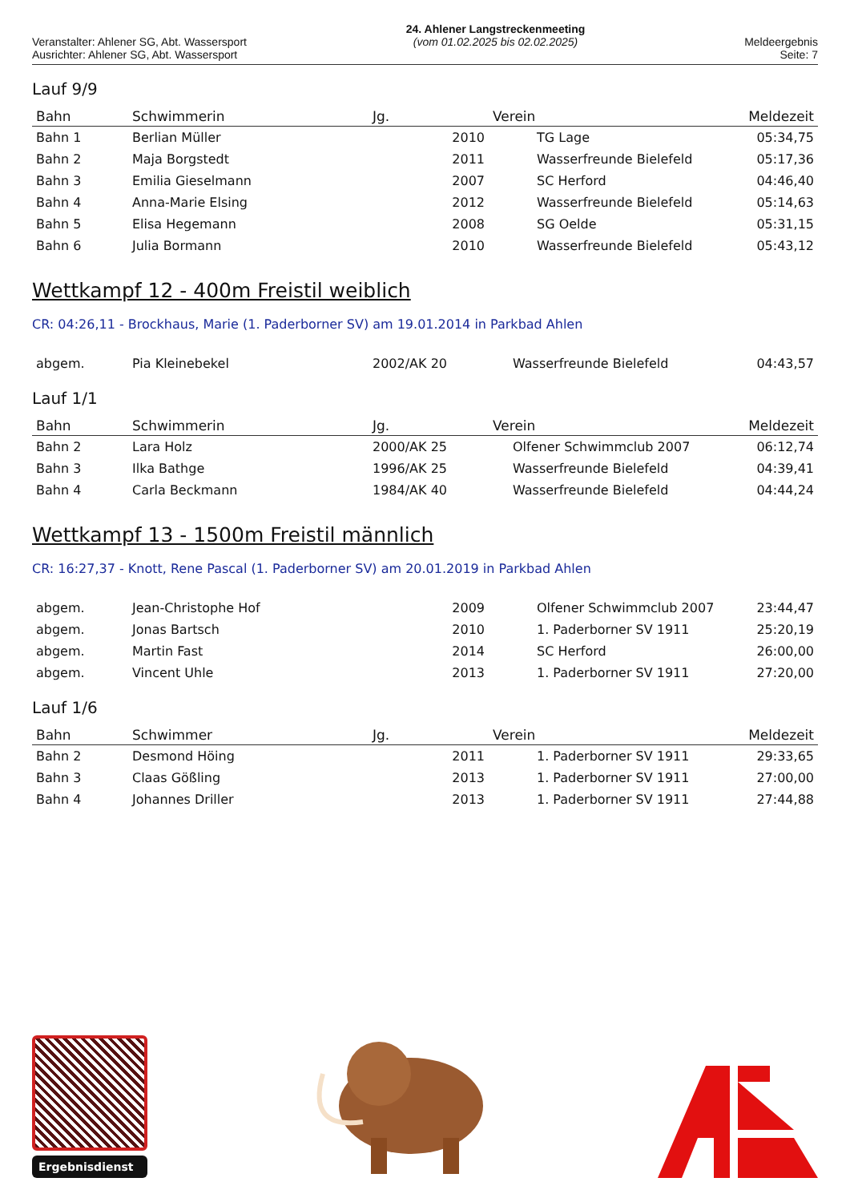Veranstalter: Ahlener SG, Abt. Wassersport
Ausrichter: Ahlener SG, Abt. Wassersport
24. Ahlener Langstreckenmeeting
(vom 01.02.2025 bis 02.02.2025)
Meldeergebnis
Seite: 7
Lauf 9/9
| Bahn | Schwimmerin | Jg. | Verein | Meldezeit |
| --- | --- | --- | --- | --- |
| Bahn 1 | Berlian Müller | 2010 | TG Lage | 05:34,75 |
| Bahn 2 | Maja Borgstedt | 2011 | Wasserfreunde Bielefeld | 05:17,36 |
| Bahn 3 | Emilia Gieselmann | 2007 | SC Herford | 04:46,40 |
| Bahn 4 | Anna-Marie Elsing | 2012 | Wasserfreunde Bielefeld | 05:14,63 |
| Bahn 5 | Elisa Hegemann | 2008 | SG Oelde | 05:31,15 |
| Bahn 6 | Julia Bormann | 2010 | Wasserfreunde Bielefeld | 05:43,12 |
Wettkampf 12 - 400m Freistil weiblich
CR: 04:26,11 - Brockhaus, Marie (1. Paderborner SV) am 19.01.2014 in Parkbad Ahlen
| abgem. | Pia Kleinebekel | 2002/AK 20 | Wasserfreunde Bielefeld | 04:43,57 |
Lauf 1/1
| Bahn | Schwimmerin | Jg. | Verein | Meldezeit |
| --- | --- | --- | --- | --- |
| Bahn 2 | Lara Holz | 2000/AK 25 | Olfener Schwimmclub 2007 | 06:12,74 |
| Bahn 3 | Ilka Bathge | 1996/AK 25 | Wasserfreunde Bielefeld | 04:39,41 |
| Bahn 4 | Carla Beckmann | 1984/AK 40 | Wasserfreunde Bielefeld | 04:44,24 |
Wettkampf 13 - 1500m Freistil männlich
CR: 16:27,37 - Knott, Rene Pascal (1. Paderborner SV) am 20.01.2019 in Parkbad Ahlen
| abgem. | Jean-Christophe Hof | 2009 | Olfener Schwimmclub 2007 | 23:44,47 |
| abgem. | Jonas Bartsch | 2010 | 1. Paderborner SV 1911 | 25:20,19 |
| abgem. | Martin Fast | 2014 | SC Herford | 26:00,00 |
| abgem. | Vincent Uhle | 2013 | 1. Paderborner SV 1911 | 27:20,00 |
Lauf 1/6
| Bahn | Schwimmer | Jg. | Verein | Meldezeit |
| --- | --- | --- | --- | --- |
| Bahn 2 | Desmond Höing | 2011 | 1. Paderborner SV 1911 | 29:33,65 |
| Bahn 3 | Claas Gößling | 2013 | 1. Paderborner SV 1911 | 27:00,00 |
| Bahn 4 | Johannes Driller | 2013 | 1. Paderborner SV 1911 | 27:44,88 |
Ergebnisdienst